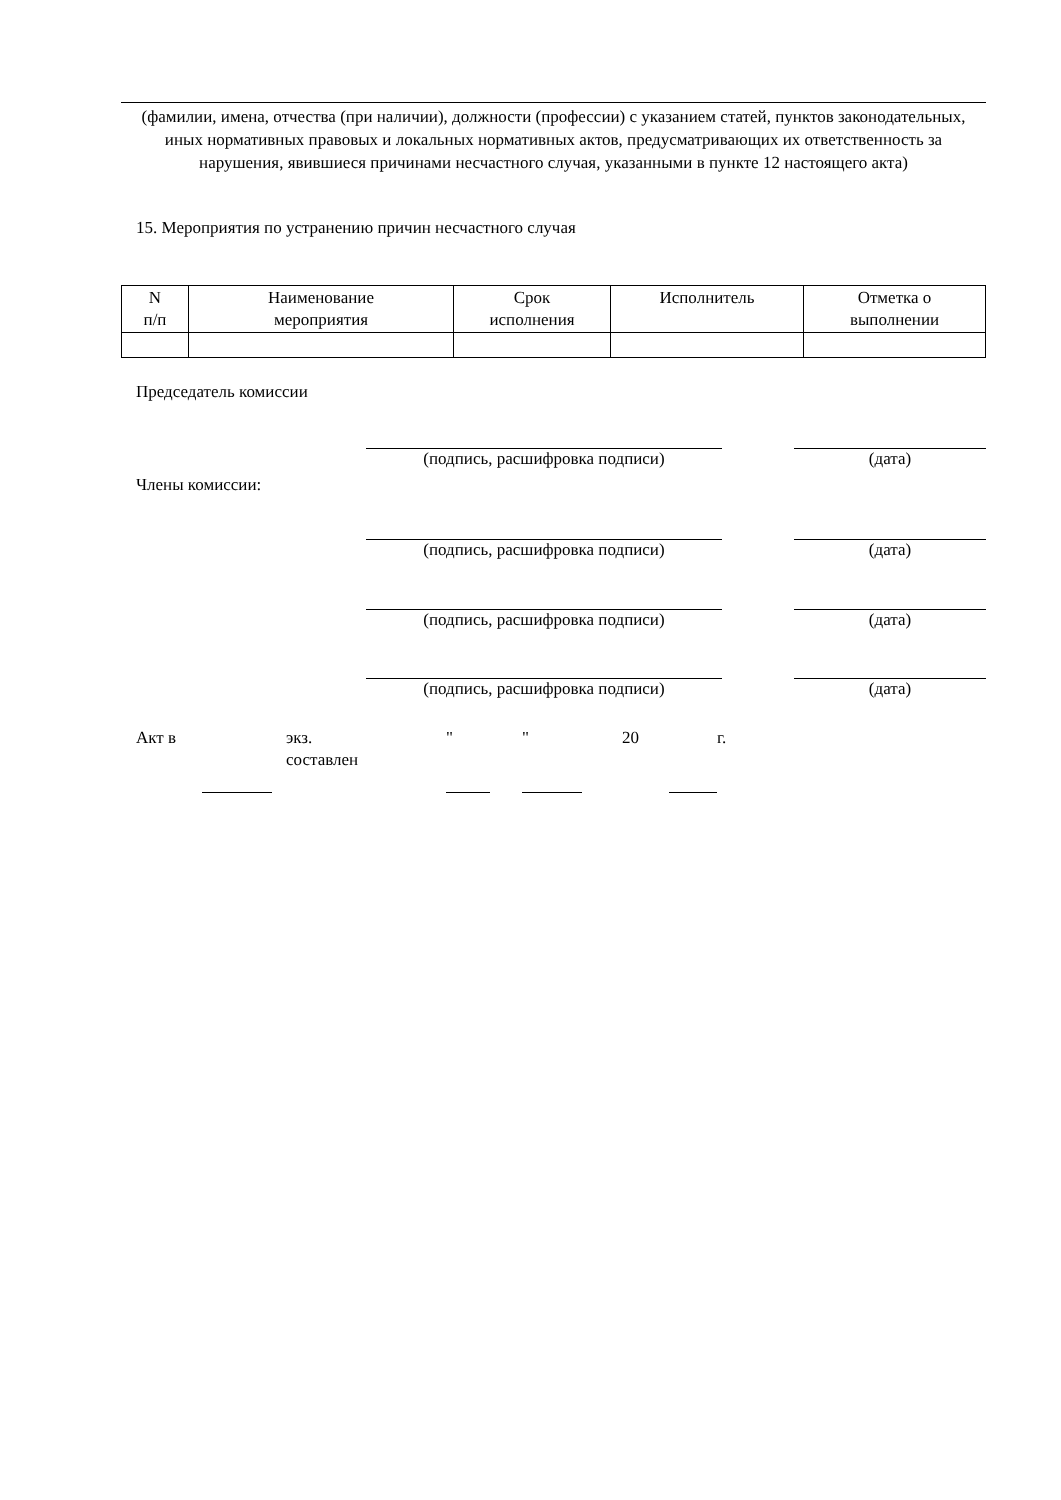(фамилии, имена, отчества (при наличии), должности (профессии) с указанием статей, пунктов законодательных, иных нормативных правовых и локальных нормативных актов, предусматривающих их ответственность за нарушения, явившиеся причинами несчастного случая, указанными в пункте 12 настоящего акта)
15. Мероприятия по устранению причин несчастного случая
| N п/п | Наименование мероприятия | Срок исполнения | Исполнитель | Отметка о выполнении |
| --- | --- | --- | --- | --- |
Председатель комиссии
(подпись, расшифровка подписи) (дата)
Члены комиссии:
(подпись, расшифровка подписи) (дата)
(подпись, расшифровка подписи) (дата)
(подпись, расшифровка подписи) (дата)
Акт в экз.
составлен
" "
20 г.